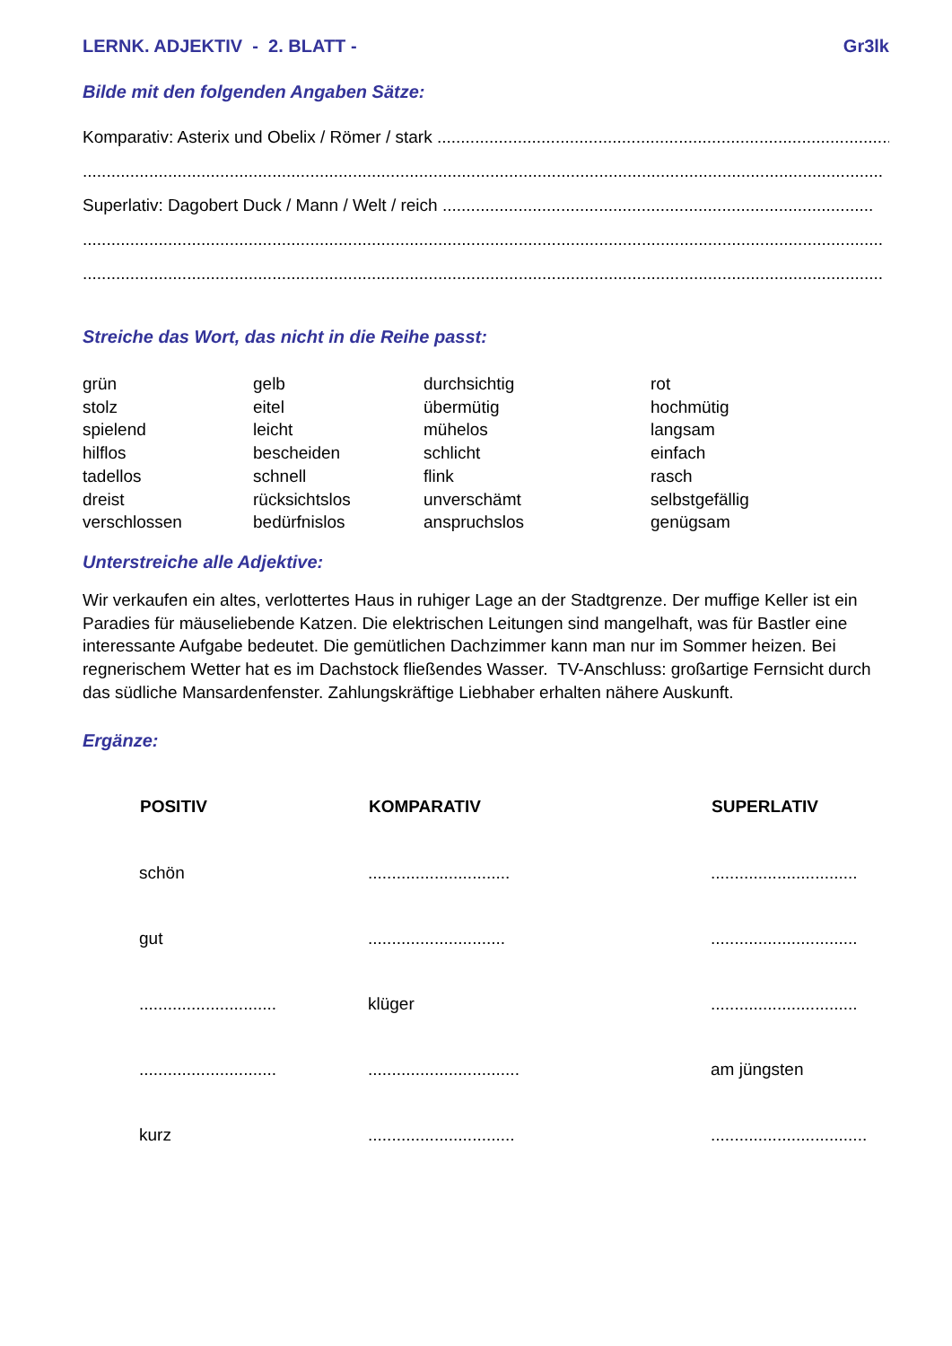LERNK. ADJEKTIV - 2. BLATT - Gr3lk
Bilde mit den folgenden Angaben Sätze:
Komparativ: Asterix und Obelix / Römer / stark .......................................................................................................
.........................................................................................................................................................................
Superlativ: Dagobert Duck / Mann / Welt / reich ...........................................................................................
.........................................................................................................................................................................
.........................................................................................................................................................................
Streiche das Wort, das nicht in die Reihe passt:
| grün | gelb | durchsichtig | rot |
| stolz | eitel | übermütig | hochmütig |
| spielend | leicht | mühelos | langsam |
| hilflos | bescheiden | schlicht | einfach |
| tadellos | schnell | flink | rasch |
| dreist | rücksichtslos | unverschämt | selbstgefällig |
| verschlossen | bedürfnislos | anspruchslos | genügsam |
Unterstreiche alle Adjektive:
Wir verkaufen ein altes, verlottertes Haus in ruhiger Lage an der Stadtgrenze. Der muffige Keller ist ein Paradies für mäuseliebende Katzen. Die elektrischen Leitungen sind mangelhaft, was für Bastler eine interessante Aufgabe bedeutet. Die gemütlichen Dachzimmer kann man nur im Sommer heizen. Bei regnerischem Wetter hat es im Dachstock fließendes Wasser. TV-Anschluss: großartige Fernsicht durch das südliche Mansardenfenster. Zahlungskräftige Liebhaber erhalten nähere Auskunft.
Ergänze:
| POSITIV | KOMPARATIV | SUPERLATIV |
| --- | --- | --- |
| schön | .............................. | ............................... |
| gut | ............................. | ............................... |
| ............................. | klüger | ............................... |
| ............................. | ................................ | am jüngsten |
| kurz | ............................... | ................................. |